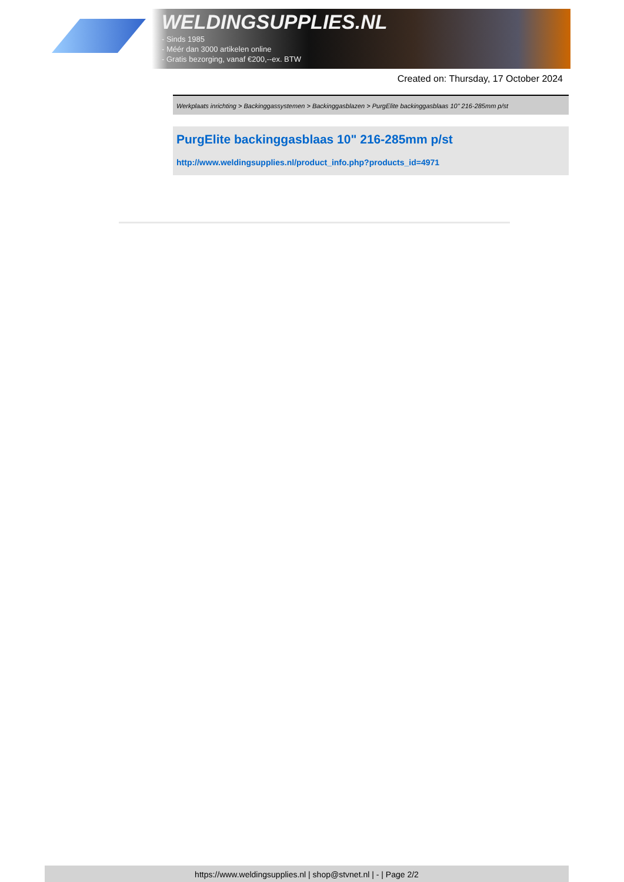WELDINGSUPPLIES.NL
- Sinds 1985
- Méér dan 3000 artikelen online
- Gratis bezorging, vanaf €200,--ex. BTW
Created on: Thursday, 17 October 2024
Werkplaats inrichting > Backinggassystemen > Backinggasblazen > PurgElite backinggasblaas 10" 216-285mm p/st
PurgElite backinggasblaas 10" 216-285mm p/st
http://www.weldingsupplies.nl/product_info.php?products_id=4971
https://www.weldingsupplies.nl | shop@stvnet.nl | - | Page 2/2